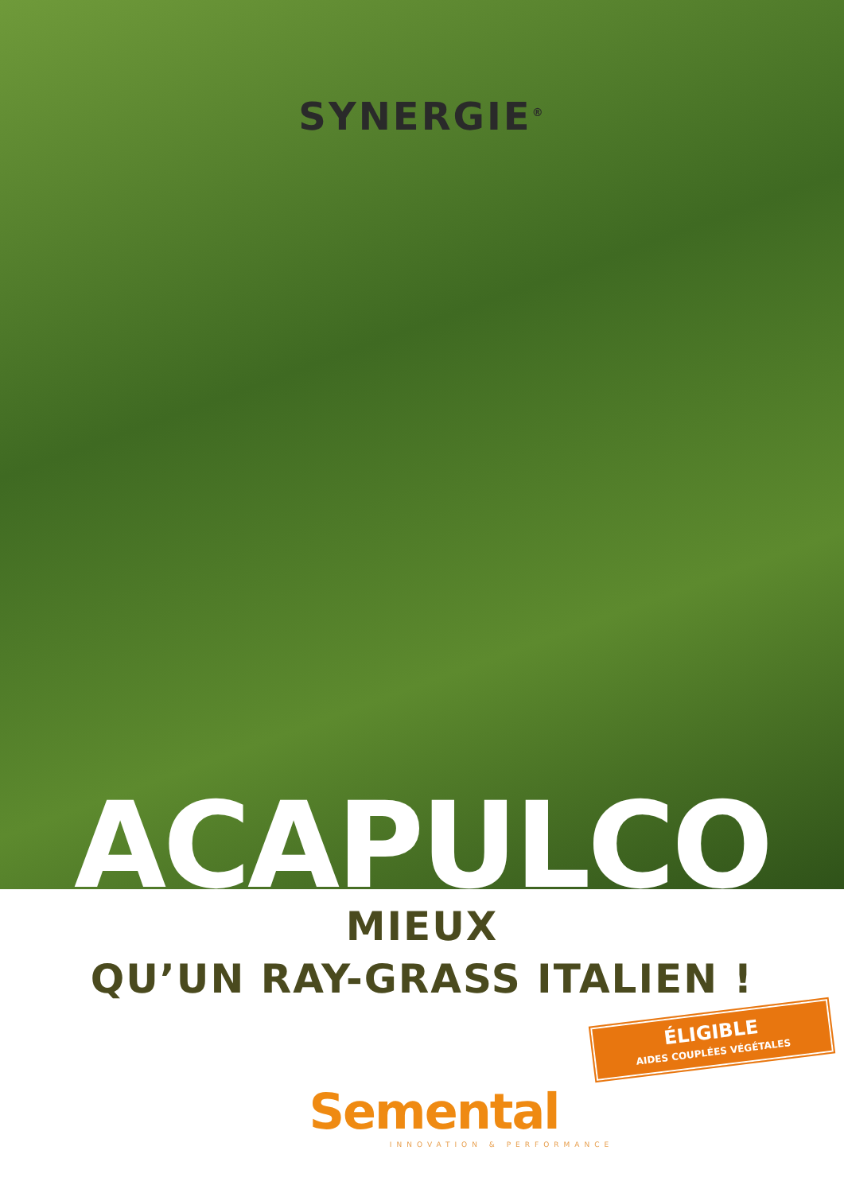SYNERGIE<sup>®</sup>
ACAPULCO
MIEUX
QU’UN RAY-GRASS ITALIEN !
ÉLIGIBLE
AIDES COUPLÉES VÉGÉTALES
Semental
INNOVATION & PERFORMANCE